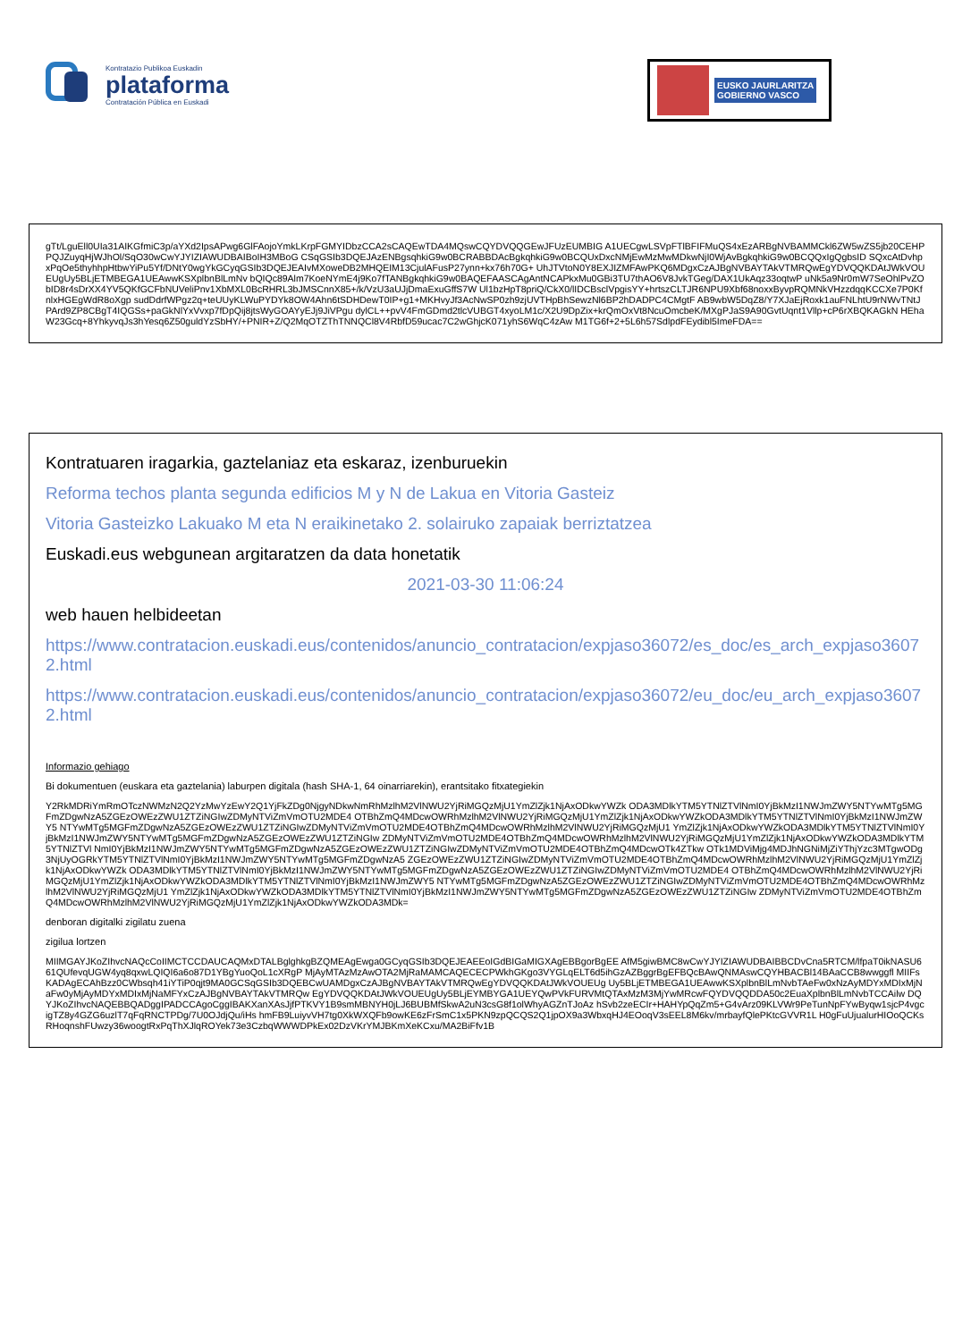Kontratazio Publikoa Euskadin
plataforma
Contratación Pública en Euskadi
EUSKO JAURLARITZA
GOBIERNO VASCO
gTt/LguEll0UIa31AIKGfmiC3p/aYXd2IpsAPwg6GlFAojoYmkLKrpFGMYIDbzCCA2sCAQEwTDA4MQswCQYDVQQGEwJFUzEUMBIG A1UECgwLSVpFTlBFIFMuQS4xEzARBgNVBAMMCkl6ZW5wZS5jb20CEHPPQJZuyqHjWJhOl/SqO30wCwYJYIZIAWUDBAIBoIH3MBoG CSqGSIb3DQEJAzENBgsqhkiG9w0BCRABBDAcBgkqhkiG9w0BCQUxDxcNMjEwMzMwMDkwNjI0WjAvBgkqhkiG9w0BCQQxIgQgbsID SQxcAtDvhpxPqOe5thyhhpHtbwYiPu5Yf/DNtY0wgYkGCyqGSIb3DQEJEAIvMXoweDB2MHQEIM13CjulAFusP27ynn+kx76h70G+ UhJTVtoN0Y8EXJIZMFAwPKQ6MDgxCzAJBgNVBAYTAkVTMRQwEgYDVQQKDAtJWkVOUEUgUy5BLjETMBEGA1UEAwwKSXplbnBlLmNv bQIQc89Alm7KoeNYmE4j9Ko7fTANBgkqhkiG9w0BAQEFAASCAgAntNCAPkxMu0GBi3TU7thAO6V8JvkTGeg/DAX1UkAqz33oqtwP uNk5a9Nr0mW7SeOhlPvZObID8r4sDrXX4YV5QKfGCFbNUVeliPnv1XbMXL0BcRHRL3bJMSCnnX85+/k/VzU3aUJjDmaExuGffS7W Ul1bzHpT8priQ/CkX0/lIDCBsclVpgisYY+hrtszCLTJR6NPU9Xbf68noxxByvpRQMNkVHzzdqqKCCXe7P0KfnlxHGEgWdR8oXgp sudDdrfWPgz2q+teUUyKLWuPYDYk8OW4Ahn6tSDHDewT0IP+g1+MKHvyJf3AcNwSP0zh9zjUVTHpBhSewzNl6BP2hDADPC4CMgtF AB9wbW5DqZ8/Y7XJaEjRoxk1auFNLhtU9rNWvTNtJPArd9ZP8CBgT4IQGSs+paGkNlYxVvxp7fDpQij8jtsWyGOAYyEJj9JiVPgu dylCL++pvV4FmGDmd2tlcVUBGT4xyoLM1c/X2U9DpZix+krQmOxVt8NcuOmcbeK/MXgPJaS9A90GvtUqnt1Vllp+cP6rXBQKAGkN HEhaW23Gcq+8YhkyvqJs3hYesq6Z50guldYzSbHY/+PNIR+Z/Q2MqOTZThTNNQCl8V4RbfD59ucac7C2wGhjcK071yhS6WqC4zAw M1TG6f+2+5L6h57SdlpdFEydibl5ImeFDA==
Kontratuaren iragarkia, gaztelaniaz eta eskaraz, izenburuekin
Reforma techos planta segunda edificios M y N de Lakua en Vitoria Gasteiz
Vitoria Gasteizko Lakuako M eta N eraikinetako 2. solairuko zapaiak berriztatzea
Euskadi.eus webgunean argitaratzen da data honetatik
2021-03-30 11:06:24
web hauen helbideetan
https://www.contratacion.euskadi.eus/contenidos/anuncio_contratacion/expjaso36072/es_doc/es_arch_expjaso36072.html
https://www.contratacion.euskadi.eus/contenidos/anuncio_contratacion/expjaso36072/eu_doc/eu_arch_expjaso36072.html
Informazio gehiago
Bi dokumentuen (euskara eta gaztelania) laburpen digitala (hash SHA-1, 64 oinarriarekin), erantsitako fitxategiekin
Y2RkMDRiYmRmOTczNWMzN2Q2YzMwYzEwY2Q1YjFkZDg0NjgyNDkwNmRhMzlhM2VlNWU2YjRiMGQzMjU1YmZlZjk1NjAxODkwYWZk ODA3MDlkYTM5YTNlZTVlNmI0YjBkMzI1NWJmZWY5NTYwMTg5MGFmZDgwNzA5ZGEzOWEzZWU1ZTZiNGIwZDMyNTViZmVmOTU2MDE4 OTBhZmQ4MDcwOWRhMzlhM2VlNWU2YjRiMGQzMjU1YmZlZjk1NjAxODkwYWZkODA3MDlkYTM5YTNlZTVlNmI0YjBkMzI1NWJmZWY5 NTYwMTg5MGFmZDgwNzA5ZGEzOWEzZWU1ZTZiNGIwZDMyNTViZmVmOTU2MDE4OTBhZmQ4MDcwOWRhMzlhM2VlNWU2YjRiMGQzMjU1 YmZlZjk1NjAxODkwYWZkODA3MDlkYTM5YTNlZTVlNmI0YjBkMzI1NWJmZWY5NTYwMTg5MGFmZDgwNzA5ZGEzOWEzZWU1ZTZiNGIw ZDMyNTViZmVmOTU2MDE4OTBhZmQ4MDcwOWRhMzlhM2VlNWU2YjRiMGQzMjU1YmZlZjk1NjAxODkwYWZkODA3MDlkYTM5YTNlZTVl NmI0YjBkMzI1NWJmZWY5NTYwMTg5MGFmZDgwNzA5ZGEzOWEzZWU1ZTZiNGIwZDMyNTViZmVmOTU2MDE4OTBhZmQ4MDcwOTk4ZTkw OTk1MDViMjg4MDJhNGNiMjZiYThjYzc3MTgwODg3NjUyOGRkYTM5YTNlZTVlNmI0YjBkMzI1NWJmZWY5NTYwMTg5MGFmZDgwNzA5 ZGEzOWEzZWU1ZTZiNGIwZDMyNTViZmVmOTU2MDE4OTBhZmQ4MDcwOWRhMzlhM2VlNWU2YjRiMGQzMjU1YmZlZjk1NjAxODkwYWZk ODA3MDlkYTM5YTNlZTVlNmI0YjBkMzI1NWJmZWY5NTYwMTg5MGFmZDgwNzA5ZGEzOWEzZWU1ZTZiNGIwZDMyNTViZmVmOTU2MDE4 OTBhZmQ4MDcwOWRhMzlhM2VlNWU2YjRiMGQzMjU1YmZlZjk1NjAxODkwYWZkODA3MDlkYTM5YTNlZTVlNmI0YjBkMzI1NWJmZWY5 NTYwMTg5MGFmZDgwNzA5ZGEzOWEzZWU1ZTZiNGIwZDMyNTViZmVmOTU2MDE4OTBhZmQ4MDcwOWRhMzlhM2VlNWU2YjRiMGQzMjU1 YmZlZjk1NjAxODkwYWZkODA3MDlkYTM5YTNlZTVlNmI0YjBkMzI1NWJmZWY5NTYwMTg5MGFmZDgwNzA5ZGEzOWEzZWU1ZTZiNGIw ZDMyNTViZmVmOTU2MDE4OTBhZmQ4MDcwOWRhMzlhM2VlNWU2YjRiMGQzMjU1YmZlZjk1NjAxODkwYWZkODA3MDk=
denboran digitalki zigilatu zuena
zigilua lortzen
MIIMGAYJKoZIhvcNAQcCoIIMCTCCDAUCAQMxDTALBglghkgBZQMEAgEwga0GCyqGSIb3DQEJEAEEoIGdBIGaMIGXAgEBBgorBgEE AfM5giwBMC8wCwYJYIZIAWUDBAIBBCDvCna5RTCM/lfpaT0ikNASU661QUfevqUGW4yq8qxwLQIQI6a6o87D1YBgYuoQoL1cXRgP MjAyMTAzMzAwOTA2MjRaMAMCAQECECPWkhGKgo3VYGLqELT6d5ihGzAZBggrBgEFBQcBAwQNMAswCQYHBACBl14BAaCCB8wwggfl MIIFsKADAgECAhBzz0CWbsqh41iYTiP0qjt9MA0GCSqGSIb3DQEBCwUAMDgxCzAJBgNVBAYTAkVTMRQwEgYDVQQKDAtJWkVOUEUg Uy5BLjETMBEGA1UEAwwKSXplbnBlLmNvbTAeFw0xNzAyMDYxMDIxMjNaFw0yMjAyMDYxMDIxMjNaMFYxCzAJBgNVBAYTAkVTMRQw EgYDVQQKDAtJWkVOUEUgUy5BLjEYMBYGA1UEYQwPVkFURVMtQTAxMzM3MjYwMRcwFQYDVQQDDA50c2EuaXplbnBlLmNvbTCCAilw DQYJKoZIhvcNAQEBBQADggIPADCCAgoCggIBAKXanXAsJjfPTKVY1B9smMBNYH0jLJ6BUBMfSkwA2uN3csG8f1olWhyAGZnTJoAz hSvb2zeECIr+HAHYpQqZm5+G4vArz09KLVWr9PeTunNpFYwByqw1sjcP4vgcigTZ8y4GZG6uzlT7qFqRNCTPDg/7U0OJdjQu/iHs hmFB9LuiyvVH7tg0XkWXQFb9owKE6zFrSmC1x5PKN9zpQCQS2Q1jpOX9a3WbxqHJ4EOoqV3sEEL8M6kv/mrbayfQlePKtcGVVR1L H0gFuUjualurHIOoQCKsRHoqnshFUwzy36woogtRxPqThXJlqROYek73e3CzbqWWWDPkEx02DzVKrYMJBKmXeKCxu/MA2BiFfv1B